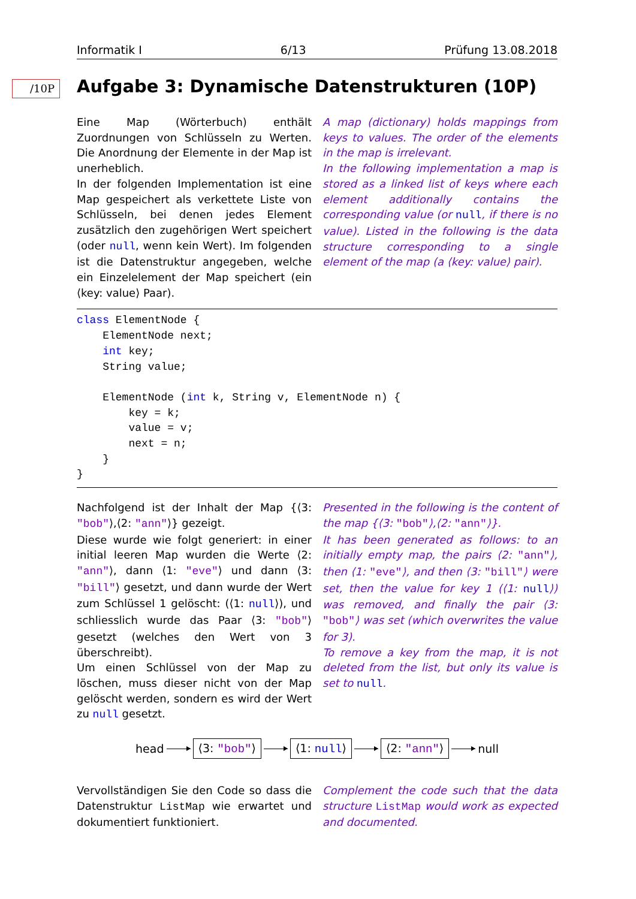Informatik I 6/13 Prüfung 13.08.2018
/10P
Aufgabe 3: Dynamische Datenstrukturen (10P)
Eine Map (Wörterbuch) enthält Zuordnungen von Schlüsseln zu Werten. Die Anordnung der Elemente in der Map ist unerheblich.
In der folgenden Implementation ist eine Map gespeichert als verkettete Liste von Schlüsseln, bei denen jedes Element zusätzlich den zugehörigen Wert speichert (oder null, wenn kein Wert). Im folgenden ist die Datenstruktur angegeben, welche ein Einzelelement der Map speichert (ein ⟨key: value⟩ Paar).
A map (dictionary) holds mappings from keys to values. The order of the elements in the map is irrelevant.
In the following implementation a map is stored as a linked list of keys where each element additionally contains the corresponding value (or null, if there is no value). Listed in the following is the data structure corresponding to a single element of the map (a ⟨key: value⟩ pair).
class ElementNode {
    ElementNode next;
    int key;
    String value;

    ElementNode (int k, String v, ElementNode n) {
        key = k;
        value = v;
        next = n;
    }
}
Nachfolgend ist der Inhalt der Map {⟨3: "bob"⟩,⟨2: "ann"⟩} gezeigt.
Diese wurde wie folgt generiert: in einer initial leeren Map wurden die Werte ⟨2: "ann"⟩, dann ⟨1: "eve"⟩ und dann ⟨3: "bill"⟩ gesetzt, und dann wurde der Wert zum Schlüssel 1 gelöscht: (⟨1: null⟩), und schliesslich wurde das Paar ⟨3: "bob"⟩ gesetzt (welches den Wert von 3 überschreibt).
Um einen Schlüssel von der Map zu löschen, muss dieser nicht von der Map gelöscht werden, sondern es wird der Wert zu null gesetzt.
Presented in the following is the content of the map {⟨3: "bob"⟩,⟨2: "ann"⟩}.
It has been generated as follows: to an initially empty map, the pairs ⟨2: "ann"⟩, then ⟨1: "eve"⟩, and then ⟨3: "bill"⟩ were set, then the value for key 1 (⟨1: null⟩) was removed, and finally the pair ⟨3: "bob"⟩ was set (which overwrites the value for 3).
To remove a key from the map, it is not deleted from the list, but only its value is set to null.
head ⟨3: "bob"⟩ ⟨1: null⟩ ⟨2: "ann"⟩ null
Vervollständigen Sie den Code so dass die Datenstruktur ListMap wie erwartet und dokumentiert funktioniert.
Complement the code such that the data structure ListMap would work as expected and documented.